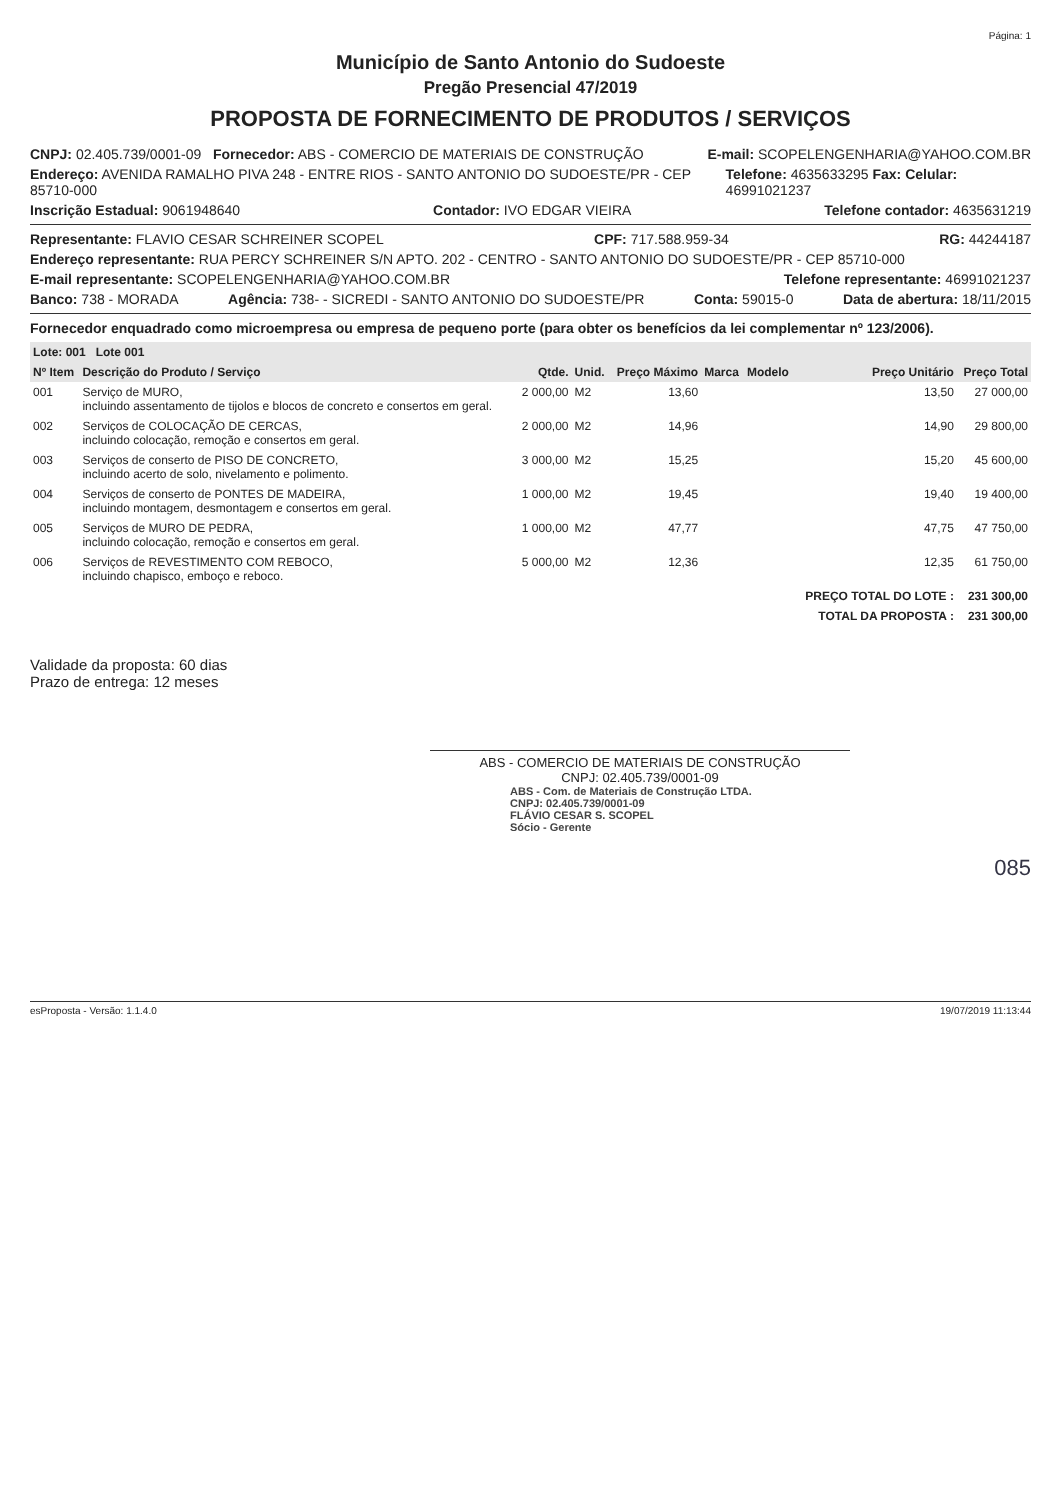Página: 1
Município de Santo Antonio do Sudoeste
Pregão Presencial 47/2019
PROPOSTA DE FORNECIMENTO DE PRODUTOS / SERVIÇOS
CNPJ: 02.405.739/0001-09 Fornecedor: ABS - COMERCIO DE MATERIAIS DE CONSTRUÇÃO E-mail: SCOPELENGENHARIA@YAHOO.COM.BR
Endereço: AVENIDA RAMALHO PIVA 248 - ENTRE RIOS - SANTO ANTONIO DO SUDOESTE/PR - CEP 85710-000 Telefone: 4635633295 Fax: Celular: 46991021237
Inscrição Estadual: 9061948640 Contador: IVO EDGAR VIEIRA Telefone contador: 4635631219
Representante: FLAVIO CESAR SCHREINER SCOPEL CPF: 717.588.959-34 RG: 44244187
Endereço representante: RUA PERCY SCHREINER S/N APTO. 202 - CENTRO - SANTO ANTONIO DO SUDOESTE/PR - CEP 85710-000
E-mail representante: SCOPELENGENHARIA@YAHOO.COM.BR Telefone representante: 46991021237
Banco: 738 - MORADA Agência: 738- - SICREDI - SANTO ANTONIO DO SUDOESTE/PR Conta: 59015-0 Data de abertura: 18/11/2015
Fornecedor enquadrado como microempresa ou empresa de pequeno porte (para obter os benefícios da lei complementar nº 123/2006).
| Lote: 001 Lote 001 | | | | | | | | |
| --- | --- | --- | --- | --- | --- | --- | --- | --- |
| Nº Item | Descrição do Produto / Serviço | Qtde. | Unid. | Preço Máximo | Marca | Modelo | Preço Unitário | Preço Total |
| 001 | Serviço de MURO, incluindo assentamento de tijolos e blocos de concreto e consertos em geral. | 2 000,00 | M2 | 13,60 | | | 13,50 | 27 000,00 |
| 002 | Serviços de COLOCAÇÃO DE CERCAS, incluindo colocação, remoção e consertos em geral. | 2 000,00 | M2 | 14,96 | | | 14,90 | 29 800,00 |
| 003 | Serviços de conserto de PISO DE CONCRETO, incluindo acerto de solo, nivelamento e polimento. | 3 000,00 | M2 | 15,25 | | | 15,20 | 45 600,00 |
| 004 | Serviços de conserto de PONTES DE MADEIRA, incluindo montagem, desmontagem e consertos em geral. | 1 000,00 | M2 | 19,45 | | | 19,40 | 19 400,00 |
| 005 | Serviços de MURO DE PEDRA, incluindo colocação, remoção e consertos em geral. | 1 000,00 | M2 | 47,77 | | | 47,75 | 47 750,00 |
| 006 | Serviços de REVESTIMENTO COM REBOCO, incluindo chapisco, emboço e reboco. | 5 000,00 | M2 | 12,36 | | | 12,35 | 61 750,00 |
| | | | | | | | PREÇO TOTAL DO LOTE : | 231 300,00 |
| | | | | | | | TOTAL DA PROPOSTA : | 231 300,00 |
Validade da proposta: 60 dias
Prazo de entrega: 12 meses
ABS - COMERCIO DE MATERIAIS DE CONSTRUÇÃO
CNPJ: 02.405.739/0001-09
ABS - Com. de Materiais de Construção LTDA.
CNPJ: 02.405.739/0001-09
FLÁVIO CESAR S. SCOPEL
Sócio - Gerente
085
esProposta - Versão: 1.1.4.0 19/07/2019 11:13:44